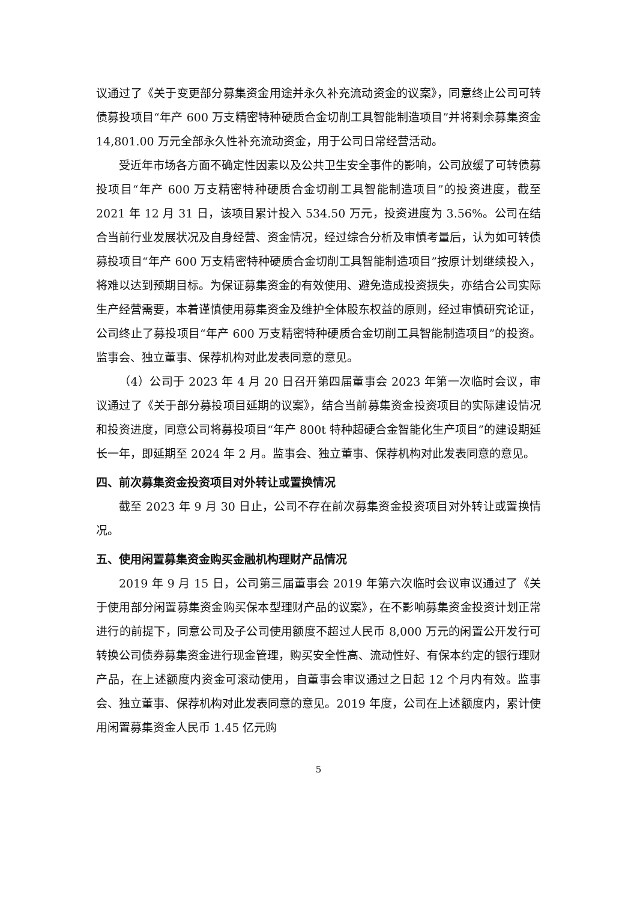议通过了《关于变更部分募集资金用途并永久补充流动资金的议案》，同意终止公司可转债募投项目“年产 600 万支精密特种硬质合金切削工具智能制造项目”并将剩余募集资金 14,801.00 万元全部永久性补充流动资金，用于公司日常经营活动。
受近年市场各方面不确定性因素以及公共卫生安全事件的影响，公司放缓了可转债募投项目“年产 600 万支精密特种硬质合金切削工具智能制造项目”的投资进度，截至 2021 年 12 月 31 日，该项目累计投入 534.50 万元，投资进度为 3.56%。公司在结合当前行业发展状况及自身经营、资金情况，经过综合分析及审慎考量后，认为如可转债募投项目“年产 600 万支精密特种硬质合金切削工具智能制造项目”按原计划继续投入，将难以达到预期目标。为保证募集资金的有效使用、避免造成投资损失，亦结合公司实际生产经营需要，本着谨慎使用募集资金及维护全体股东权益的原则，经过审慎研究论证，公司终止了募投项目“年产 600 万支精密特种硬质合金切削工具智能制造项目”的投资。监事会、独立董事、保荐机构对此发表同意的意见。
（4）公司于 2023 年 4 月 20 日召开第四届董事会 2023 年第一次临时会议，审议通过了《关于部分募投项目延期的议案》，结合当前募集资金投资项目的实际建设情况和投资进度，同意公司将募投项目“年产 800t 特种超硬合金智能化生产项目”的建设期延长一年，即延期至 2024 年 2 月。监事会、独立董事、保荐机构对此发表同意的意见。
四、前次募集资金投资项目对外转让或置换情况
截至 2023 年 9 月 30 日止，公司不存在前次募集资金投资项目对外转让或置换情况。
五、使用闲置募集资金购买金融机构理财产品情况
2019 年 9 月 15 日，公司第三届董事会 2019 年第六次临时会议审议通过了《关于使用部分闲置募集资金购买保本型理财产品的议案》，在不影响募集资金投资计划正常进行的前提下，同意公司及子公司使用额度不超过人民币 8,000 万元的闲置公开发行可转换公司债券募集资金进行现金管理，购买安全性高、流动性好、有保本约定的银行理财产品，在上述额度内资金可滚动使用，自董事会审议通过之日起 12 个月内有效。监事会、独立董事、保荐机构对此发表同意的意见。2019 年度，公司在上述额度内，累计使用闲置募集资金人民币 1.45 亿元购
5